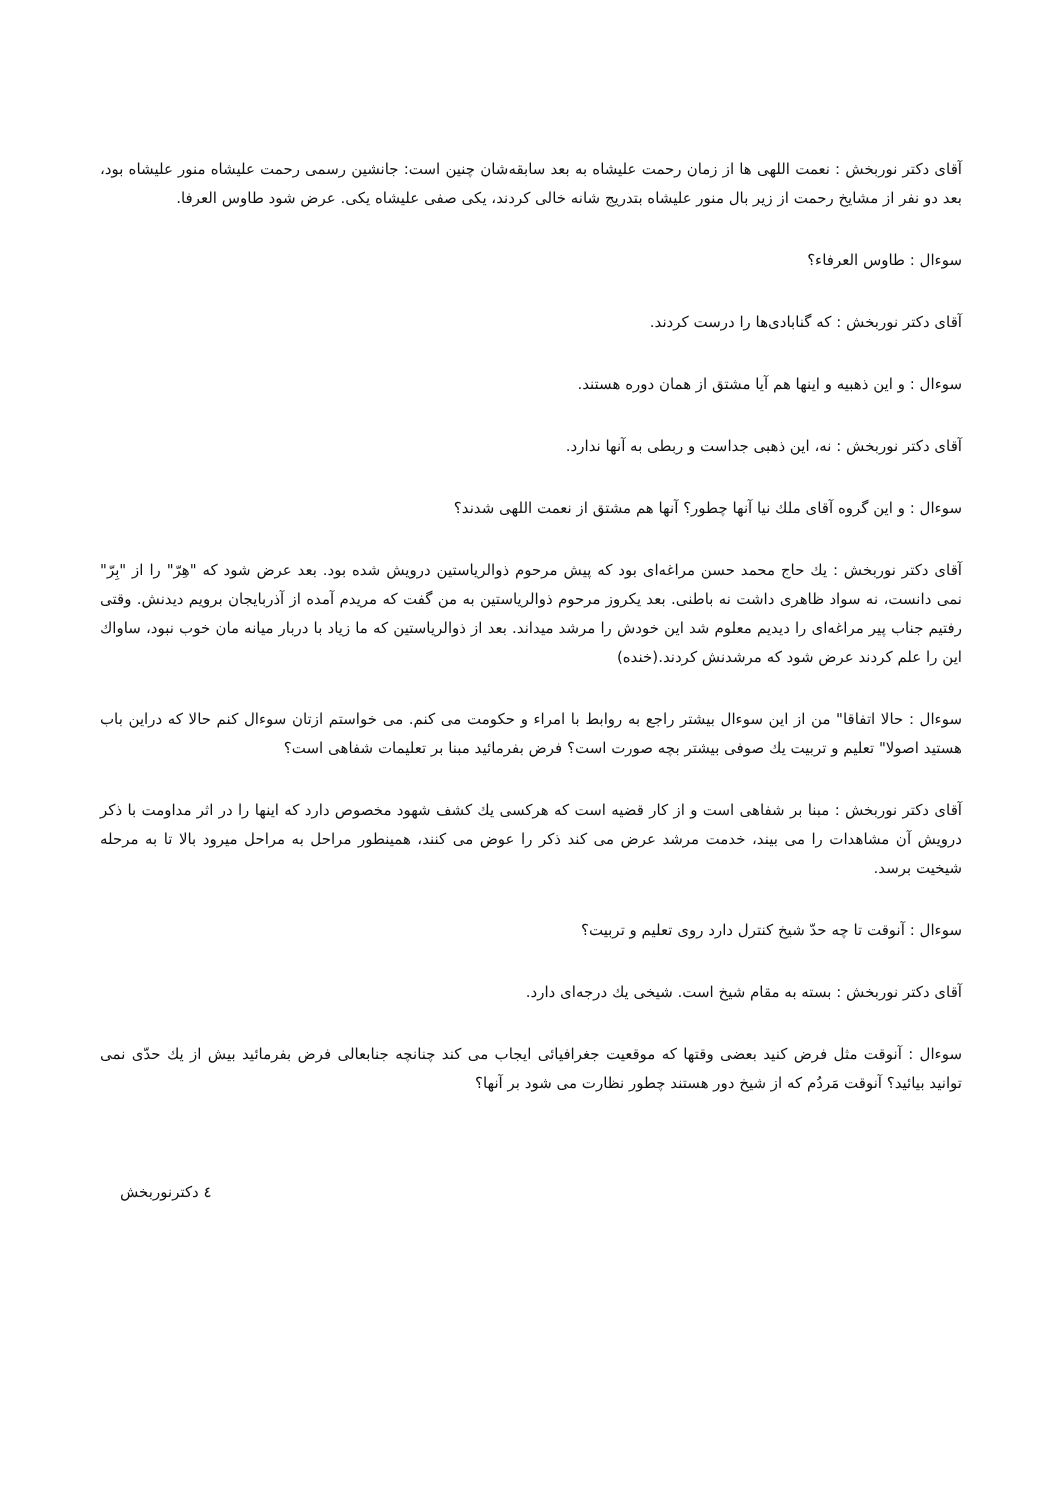آقای دکتر نوربخش : نعمت اللهی ها از زمان رحمت علیشاه به بعد سابقه‌شان چنین است: جانشین رسمی رحمت علیشاه منور علیشاه بود، بعد دو نفر از مشایخ رحمت از زیر بال منور علیشاه بتدریج شانه خالی کردند، یکی صفی علیشاه یکی. عرض شود طاوس العرفا.
سوءال : طاوس العرفاء؟
آقای دکتر نوربخش : که گنابادی‌ها را درست کردند.
سوءال : و این ذهبیه و اینها هم آیا مشتق از همان دوره هستند.
آقای دکتر نوربخش : نه، این ذهبی جداست و ربطی به آنها ندارد.
سوءال : و این گروه آقای ملك نیا آنها چطور؟ آنها هم مشتق از نعمت اللهی شدند؟
آقای دکتر نوربخش : یك حاج محمد حسن مراغه‌ای بود که پیش مرحوم ذوالریاستین درویش شده بود. بعد عرض شود که "هِرّ" را از "بِرّ" نمی دانست، نه سواد ظاهری داشت نه باطنی. بعد یکروز مرحوم ذوالریاستین به من گفت که مریدم آمده از آذربایجان برویم دیدنش. وقتی رفتیم جناب پیر مراغه‌ای را دیدیم معلوم شد این خودش را مرشد میداند. بعد از ذوالریاستین که ما زیاد با دربار میانه مان خوب نبود، ساواك این را علم کردند عرض شود که مرشدنش کردند.(خنده)
سوءال : حالا اتفاقا" من از این سوءال بیشتر راجع به روابط با امراء و حکومت می کنم. می خواستم ازتان سوءال کنم حالا که دراین باب هستید اصولا" تعلیم و تربیت یك صوفی بیشتر بچه صورت است؟ فرض بفرمائید مبنا بر تعلیمات شفاهی است؟
آقای دکتر نوربخش : مبنا بر شفاهی است و از کار قضیه است که هرکسی یك کشف شهود مخصوص دارد که اینها را در اثر مداومت با ذکر درویش آن مشاهدات را می بیند، خدمت مرشد عرض می کند ذکر را عوض می کنند، همینطور مراحل به مراحل میرود بالا تا به مرحله شیخیت برسد.
سوءال : آنوقت تا چه حدّ شیخ کنترل دارد روی تعلیم و تربیت؟
آقای دکتر نوربخش : بسته به مقام شیخ است. شیخی یك درجه‌ای دارد.
سوءال : آنوقت مثل فرض کنید بعضی وقتها که موقعیت جغرافیائی ایجاب می کند چنانچه جنابعالی فرض بفرمائید بیش از یك حدّی نمی توانید بیائید؟ آنوقت مَردُم که از شیخ دور هستند چطور نظارت می شود بر آنها؟
٤ دکترنوربخش